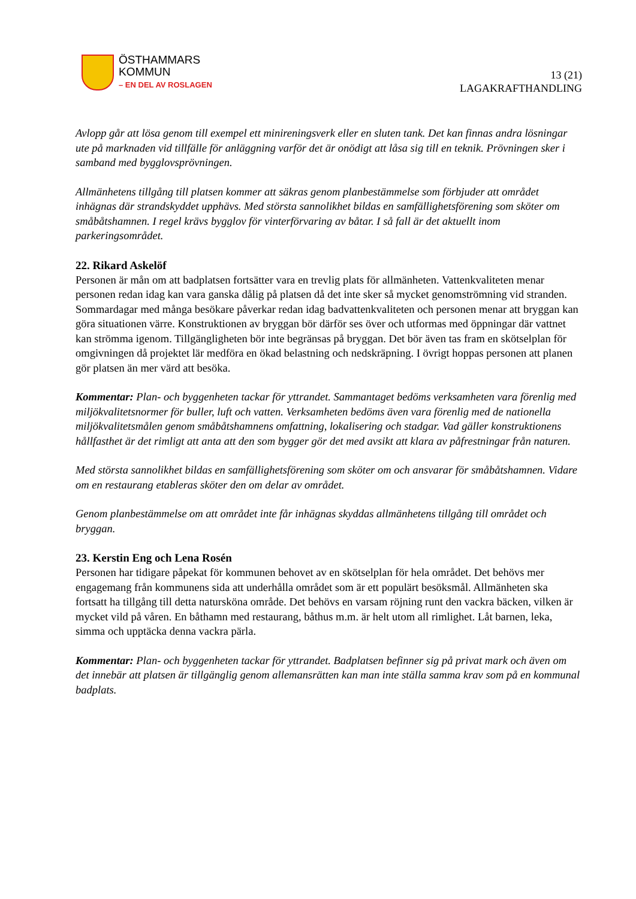ÖSTHAMMARS
KOMMUN
– EN DEL AV ROSLAGEN
13 (21)
LAGAKRAFTHANDLING
Avlopp går att lösa genom till exempel ett minireningsverk eller en sluten tank. Det kan finnas andra lösningar ute på marknaden vid tillfälle för anläggning varför det är onödigt att låsa sig till en teknik. Prövningen sker i samband med bygglovsprövningen.
Allmänhetens tillgång till platsen kommer att säkras genom planbestämmelse som förbjuder att området inhägnas där strandskyddet upphävs. Med största sannolikhet bildas en samfällighetsförening som sköter om småbåtshamnen. I regel krävs bygglov för vinterförvaring av båtar. I så fall är det aktuellt inom parkeringsområdet.
22. Rikard Askelöf
Personen är mån om att badplatsen fortsätter vara en trevlig plats för allmänheten. Vattenkvaliteten menar personen redan idag kan vara ganska dålig på platsen då det inte sker så mycket genomströmning vid stranden. Sommardagar med många besökare påverkar redan idag badvattenkvaliteten och personen menar att bryggan kan göra situationen värre. Konstruktionen av bryggan bör därför ses över och utformas med öppningar där vattnet kan strömma igenom. Tillgängligheten bör inte begränsas på bryggan. Det bör även tas fram en skötselplan för omgivningen då projektet lär medföra en ökad belastning och nedskräpning. I övrigt hoppas personen att planen gör platsen än mer värd att besöka.
Kommentar: Plan- och byggenheten tackar för yttrandet. Sammantaget bedöms verksamheten vara förenlig med miljökvalitetsnormer för buller, luft och vatten. Verksamheten bedöms även vara förenlig med de nationella miljökvalitetsmålen genom småbåtshamnens omfattning, lokalisering och stadgar. Vad gäller konstruktionens hållfasthet är det rimligt att anta att den som bygger gör det med avsikt att klara av påfrestningar från naturen.
Med största sannolikhet bildas en samfällighetsförening som sköter om och ansvarar för småbåtshamnen. Vidare om en restaurang etableras sköter den om delar av området.
Genom planbestämmelse om att området inte får inhägnas skyddas allmänhetens tillgång till området och bryggan.
23. Kerstin Eng och Lena Rosén
Personen har tidigare påpekat för kommunen behovet av en skötselplan för hela området. Det behövs mer engagemang från kommunens sida att underhålla området som är ett populärt besöksmål. Allmänheten ska fortsatt ha tillgång till detta natursköna område. Det behövs en varsam röjning runt den vackra bäcken, vilken är mycket vild på våren. En båthamn med restaurang, båthus m.m. är helt utom all rimlighet. Låt barnen, leka, simma och upptäcka denna vackra pärla.
Kommentar: Plan- och byggenheten tackar för yttrandet. Badplatsen befinner sig på privat mark och även om det innebär att platsen är tillgänglig genom allemansrätten kan man inte ställa samma krav som på en kommunal badplats.